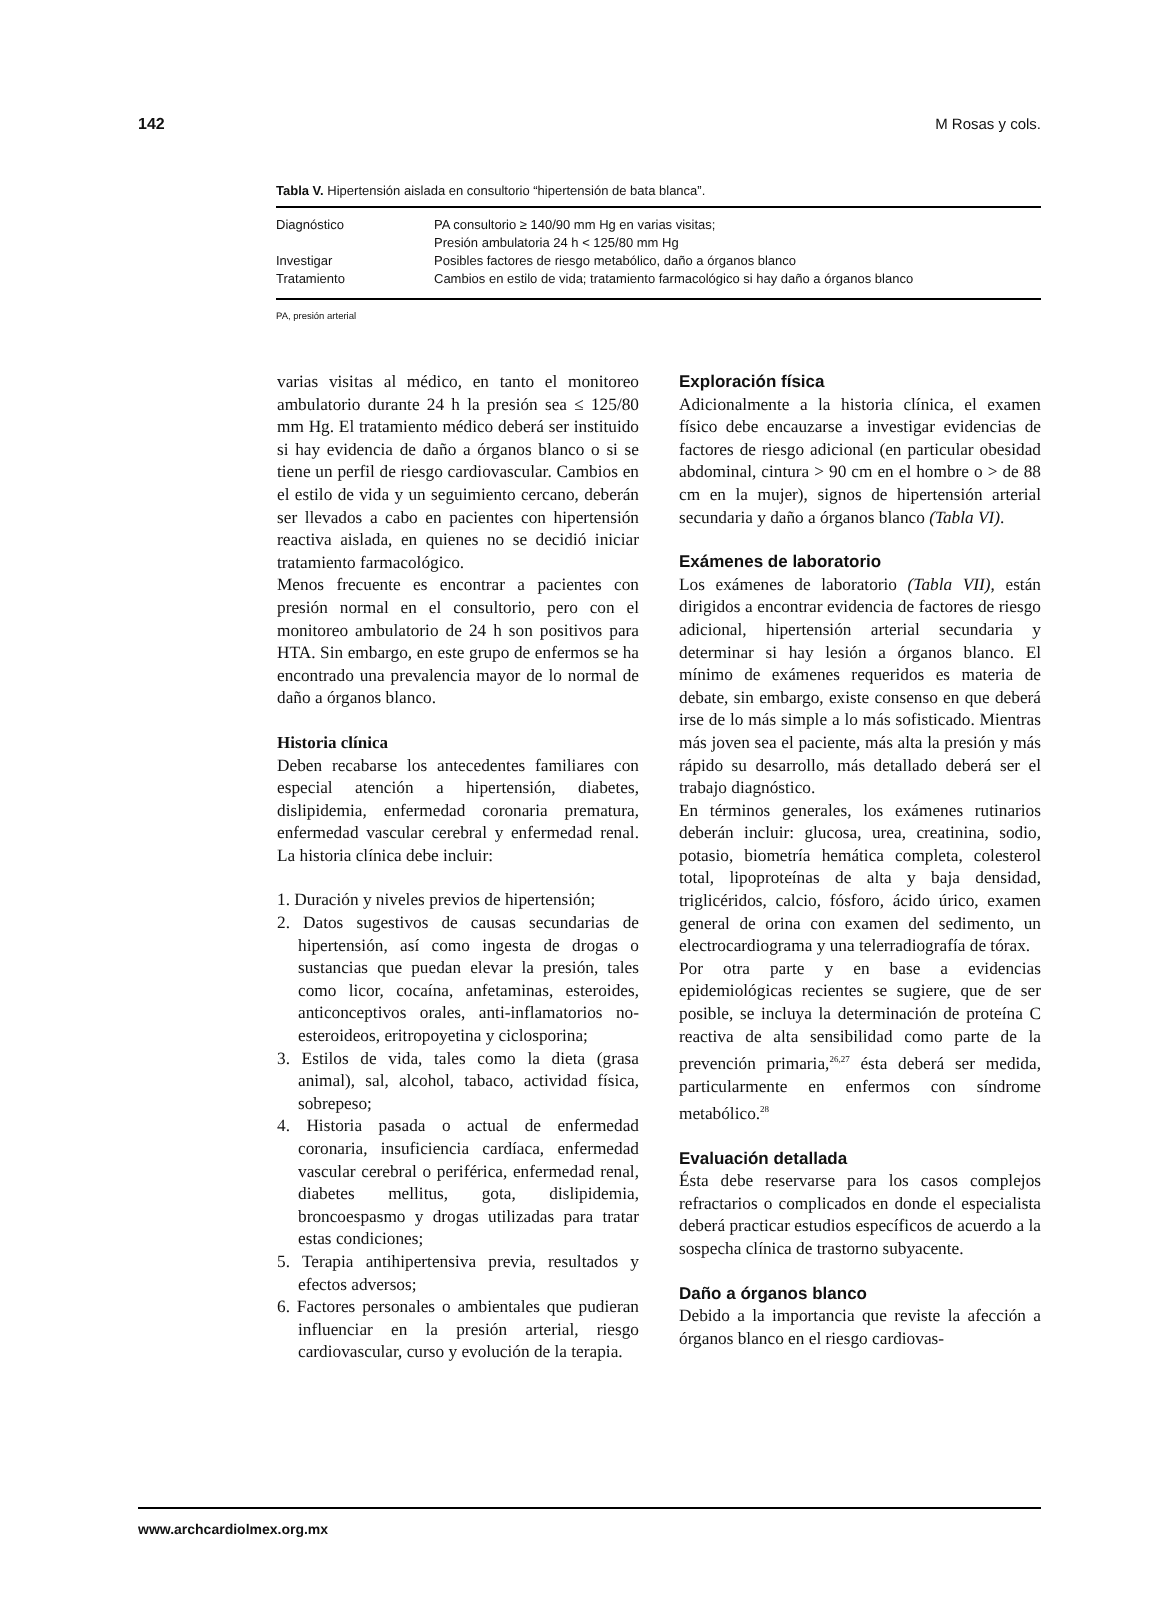142 M Rosas y cols.
Tabla V. Hipertensión aislada en consultorio “hipertensión de bata blanca”.
| Diagnóstico | PA consultorio ≥ 140/90 mm Hg en varias visitas; Presión ambulatoria 24 h < 125/80 mm Hg |
| Investigar | Posibles factores de riesgo metabólico, daño a órganos blanco |
| Tratamiento | Cambios en estilo de vida; tratamiento farmacológico si hay daño a órganos blanco |
PA, presión arterial
varias visitas al médico, en tanto el monitoreo ambulatorio durante 24 h la presión sea ≤ 125/80 mm Hg. El tratamiento médico deberá ser instituido si hay evidencia de daño a órganos blanco o si se tiene un perfil de riesgo cardiovascular. Cambios en el estilo de vida y un seguimiento cercano, deberán ser llevados a cabo en pacientes con hipertensión reactiva aislada, en quienes no se decidió iniciar tratamiento farmacológico.
Menos frecuente es encontrar a pacientes con presión normal en el consultorio, pero con el monitoreo ambulatorio de 24 h son positivos para HTA. Sin embargo, en este grupo de enfermos se ha encontrado una prevalencia mayor de lo normal de daño a órganos blanco.
Historia clínica
Deben recabarse los antecedentes familiares con especial atención a hipertensión, diabetes, dislipidemia, enfermedad coronaria prematura, enfermedad vascular cerebral y enfermedad renal. La historia clínica debe incluir:
1. Duración y niveles previos de hipertensión;
2. Datos sugestivos de causas secundarias de hipertensión, así como ingesta de drogas o sustancias que puedan elevar la presión, tales como licor, cocaína, anfetaminas, esteroides, anticonceptivos orales, anti-inflamatorios no-esteroideos, eritropoyetina y ciclosporina;
3. Estilos de vida, tales como la dieta (grasa animal), sal, alcohol, tabaco, actividad física, sobrepeso;
4. Historia pasada o actual de enfermedad coronaria, insuficiencia cardíaca, enfermedad vascular cerebral o periférica, enfermedad renal, diabetes mellitus, gota, dislipidemia, broncoespasmo y drogas utilizadas para tratar estas condiciones;
5. Terapia antihipertensiva previa, resultados y efectos adversos;
6. Factores personales o ambientales que pudieran influenciar en la presión arterial, riesgo cardiovascular, curso y evolución de la terapia.
Exploración física
Adicionalmente a la historia clínica, el examen físico debe encauzarse a investigar evidencias de factores de riesgo adicional (en particular obesidad abdominal, cintura > 90 cm en el hombre o > de 88 cm en la mujer), signos de hipertensión arterial secundaria y daño a órganos blanco (Tabla VI).
Exámenes de laboratorio
Los exámenes de laboratorio (Tabla VII), están dirigidos a encontrar evidencia de factores de riesgo adicional, hipertensión arterial secundaria y determinar si hay lesión a órganos blanco. El mínimo de exámenes requeridos es materia de debate, sin embargo, existe consenso en que deberá irse de lo más simple a lo más sofisticado. Mientras más joven sea el paciente, más alta la presión y más rápido su desarrollo, más detallado deberá ser el trabajo diagnóstico.
En términos generales, los exámenes rutinarios deberán incluir: glucosa, urea, creatinina, sodio, potasio, biometría hemática completa, colesterol total, lipoproteínas de alta y baja densidad, triglicéridos, calcio, fósforo, ácido úrico, examen general de orina con examen del sedimento, un electrocardiograma y una telerradiografía de tórax.
Por otra parte y en base a evidencias epidemiológicas recientes se sugiere, que de ser posible, se incluya la determinación de proteína C reactiva de alta sensibilidad como parte de la prevención primaria,<sup>26,27</sup> ésta deberá ser medida, particularmente en enfermos con síndrome metabólico.<sup>28</sup>
Evaluación detallada
Ésta debe reservarse para los casos complejos refractarios o complicados en donde el especialista deberá practicar estudios específicos de acuerdo a la sospecha clínica de trastorno subyacente.
Daño a órganos blanco
Debido a la importancia que reviste la afección a órganos blanco en el riesgo cardiovas-
www.archcardiolmex.org.mx